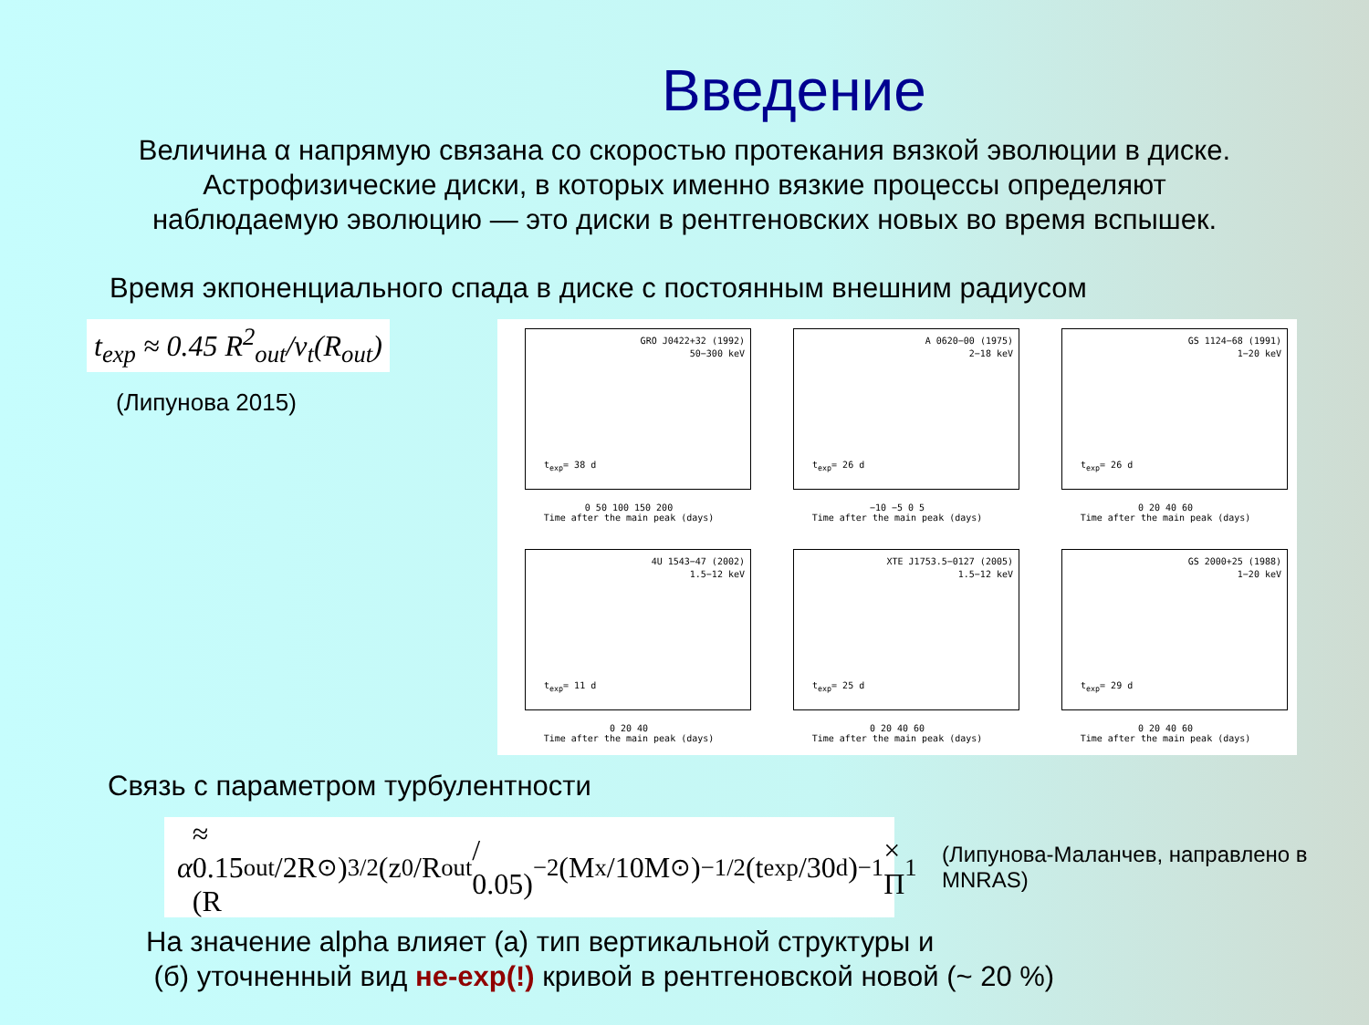Введение
Величина α напрямую связана со скоростью протекания вязкой эволюции в диске.
Астрофизические диски, в которых именно вязкие процессы определяют
наблюдаемую эволюцию — это диски в рентгеновских новых во время вспышек.
Время экпоненциального спада в диске с постоянным внешним радиусом
t<sub>exp</sub> ≈ 0.45 R<sup>2</sup><sub>out</sub>/ν<sub>t</sub>(R<sub>out</sub>)
(Липунова 2015)
GRO J0422+32 (1992)
50−300 keV
t<sub>exp</sub>= 38 d
0 50 100 150 200
Time after the main peak (days)
A 0620−00 (1975)
2−18 keV
t<sub>exp</sub>= 26 d
−10 −5 0 5
Time after the main peak (days)
GS 1124−68 (1991)
1−20 keV
t<sub>exp</sub>= 26 d
0 20 40 60
Time after the main peak (days)
4U 1543−47 (2002)
1.5−12 keV
t<sub>exp</sub>= 11 d
0 20 40
Time after the main peak (days)
XTE J1753.5−0127 (2005)
1.5−12 keV
t<sub>exp</sub>= 25 d
0 20 40 60
Time after the main peak (days)
GS 2000+25 (1988)
1−20 keV
t<sub>exp</sub>= 29 d
0 20 40 60
Time after the main peak (days)
Связь с параметром турбулентности
α ≈ 0.15 (R<sub>out</sub>/2R<sub>⊙</sub>)<sup>3/2</sup> (z<sub>0</sub>/R<sub>out</sub> / 0.05)<sup>−2</sup> (M<sub>x</sub>/10M<sub>⊙</sub>)<sup>−1/2</sup> (t<sub>exp</sub>/30<sup>d</sup>)<sup>−1</sup> × Π<sub>1</sub>
(Липунова-Маланчев, направлено в MNRAS)
На значение alpha влияет (а) тип вертикальной структуры и
(б) уточненный вид не-exp(!) кривой в рентгеновской новой (~ 20 %)